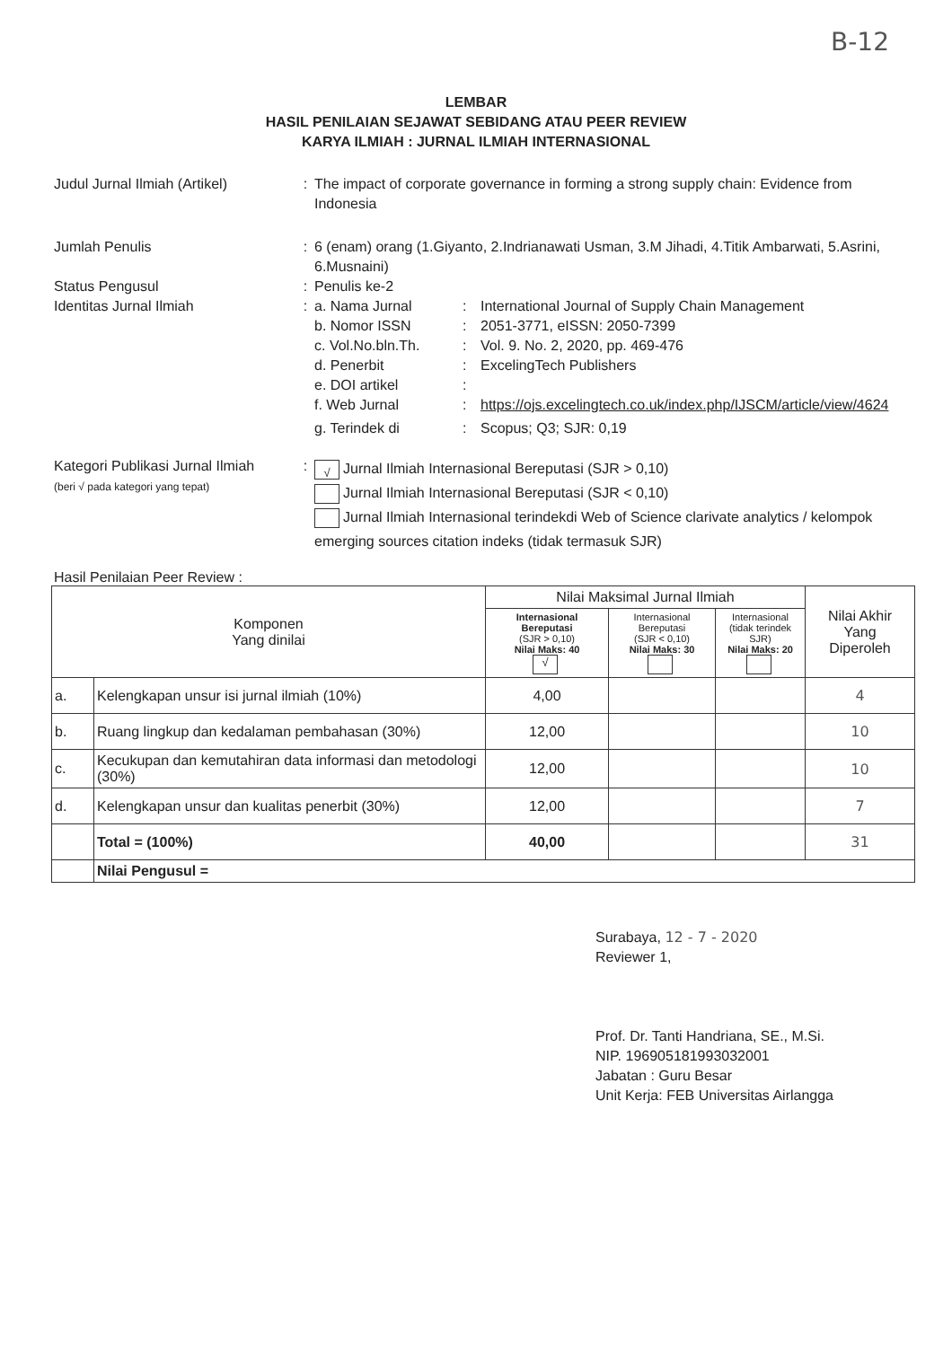B-12
LEMBAR
HASIL PENILAIAN SEJAWAT SEBIDANG ATAU PEER REVIEW
KARYA ILMIAH : JURNAL ILMIAH INTERNASIONAL
Judul Jurnal Ilmiah (Artikel)
: The impact of corporate governance in forming a strong supply chain: Evidence from Indonesia
Jumlah Penulis : 6 (enam) orang (1.Giyanto, 2.Indrianawati Usman, 3.M Jihadi, 4.Titik Ambarwati, 5.Asrini, 6.Musnaini)
Status Pengusul : Penulis ke-2
Identitas Jurnal Ilmiah : a. Nama Jurnal : International Journal of Supply Chain Management
b. Nomor ISSN : 2051-3771, eISSN: 2050-7399
c. Vol.No.bln.Th. : Vol. 9. No. 2, 2020, pp. 469-476
d. Penerbit : ExcelingTech Publishers
e. DOI artikel :
f. Web Jurnal : https://ojs.excelingtech.co.uk/index.php/IJSCM/article/view/4624
g. Terindek di : Scopus; Q3; SJR: 0,19
Kategori Publikasi Jurnal Ilmiah
(beri √ pada kategori yang tepat)
:
√ Jurnal Ilmiah Internasional Bereputasi (SJR > 0,10)
Jurnal Ilmiah Internasional Bereputasi (SJR < 0,10)
Jurnal Ilmiah Internasional terindekdi Web of Science clarivate analytics / kelompok emerging sources citation indeks (tidak termasuk SJR)
Hasil Penilaian Peer Review :
| Komponen Yang dinilai | | Nilai Maksimal Jurnal Ilmiah | | | Nilai Akhir Yang Diperoleh |
| --- | --- | --- | --- | --- | --- |
| | | Internasional Bereputasi (SJR > 0,10) Nilai Maks: 40 √ | Internasional Bereputasi (SJR < 0,10) Nilai Maks: 30 | Internasional (tidak terindek SJR) Nilai Maks: 20 | |
| a. | Kelengkapan unsur isi jurnal ilmiah (10%) | 4,00 | | | 4 |
| b. | Ruang lingkup dan kedalaman pembahasan (30%) | 12,00 | | | 10 |
| c. | Kecukupan dan kemutahiran data informasi dan metodologi (30%) | 12,00 | | | 10 |
| d. | Kelengkapan unsur dan kualitas penerbit (30%) | 12,00 | | | 7 |
| | Total = (100%) | 40,00 | | | 31 |
| | Nilai Pengusul = | | | | |
Surabaya, 12 - 7 - 2020
Reviewer 1,
Prof. Dr. Tanti Handriana, SE., M.Si.
NIP. 196905181993032001
Jabatan : Guru Besar
Unit Kerja: FEB Universitas Airlangga